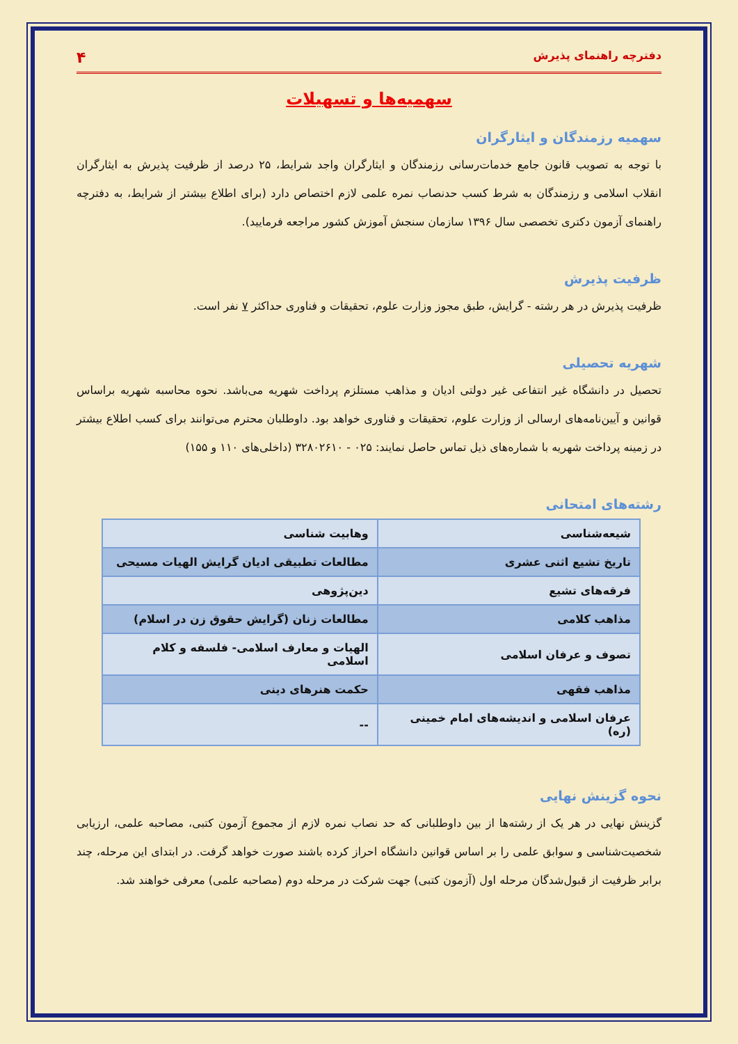دفترچه راهنمای پذیرش ۴
سهمیه‌ها و تسهیلات
سهمیه رزمندگان و ایثارگران
با توجه به تصویب قانون جامع خدمات‌رسانی رزمندگان و ایثارگران واجد شرایط، ۲۵ درصد از ظرفیت پذیرش به ایثارگران انقلاب اسلامی و رزمندگان به شرط کسب حدنصاب نمره علمی لازم اختصاص دارد (برای اطلاع بیشتر از شرایط، به دفترچه راهنمای آزمون دکتری تخصصی سال ۱۳۹۶ سازمان سنجش آموزش کشور مراجعه فرمایید).
ظرفیت پذیرش
ظرفیت پذیرش در هر رشته - گرایش، طبق مجوز وزارت علوم، تحقیقات و فناوری حداکثر ۷ نفر است.
شهریه تحصیلی
تحصیل در دانشگاه غیر انتفاعی غیر دولتی ادیان و مذاهب مستلزم پرداخت شهریه می‌باشد. نحوه محاسبه شهریه براساس قوانین و آیین‌نامه‌های ارسالی از وزارت علوم، تحقیقات و فناوری خواهد بود. داوطلبان محترم می‌توانند برای کسب اطلاع بیشتر در زمینه پرداخت شهریه با شماره‌های ذیل تماس حاصل نمایند: ۰۲۵ - ۳۲۸۰۲۶۱۰ (داخلی‌های ۱۱۰ و ۱۵۵)
رشته‌های امتحانی
| شیعه‌شناسی | وهابیت شناسی |
| تاریخ تشیع اثنی عشری | مطالعات تطبیقی ادیان گرایش الهیات مسیحی |
| فرقه‌های تشیع | دین‌پژوهی |
| مذاهب کلامی | مطالعات زنان (گرایش حقوق زن در اسلام) |
| تصوف و عرفان اسلامی | الهیات و معارف اسلامی- فلسفه و کلام اسلامی |
| مذاهب فقهی | حکمت هنرهای دینی |
| عرفان اسلامی و اندیشه‌های امام خمینی (ره) | -- |
نحوه گزینش نهایی
گزینش نهایی در هر یک از رشته‌ها از بین داوطلبانی که حد نصاب نمره لازم از مجموع آزمون کتبی، مصاحبه علمی، ارزیابی شخصیت‌شناسی و سوابق علمی را بر اساس قوانین دانشگاه احراز کرده باشند صورت خواهد گرفت. در ابتدای این مرحله، چند برابر ظرفیت از قبول‌شدگان مرحله اول (آزمون کتبی) جهت شرکت در مرحله دوم (مصاحبه علمی) معرفی خواهند شد.